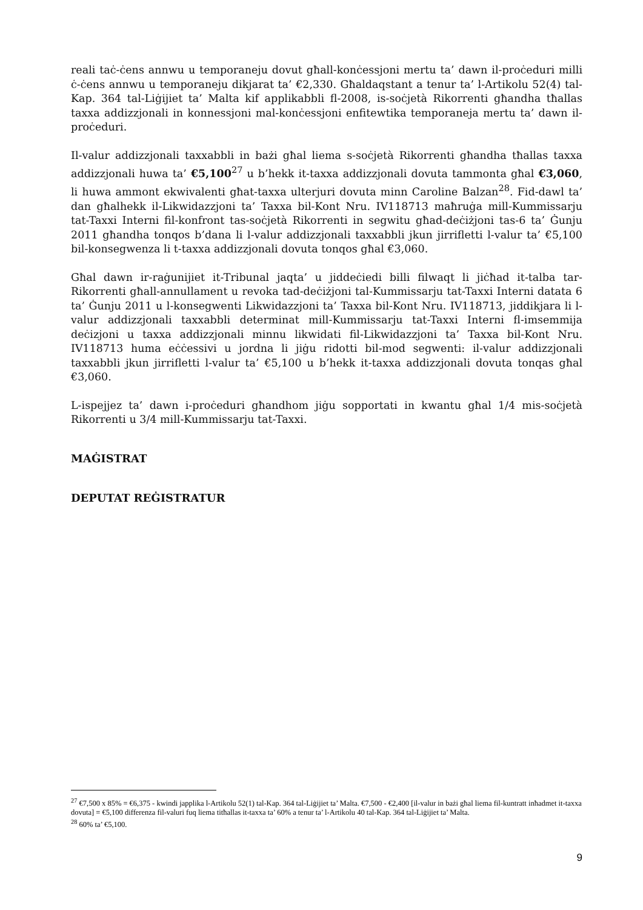reali taċ-ċens annwu u temporaneju dovut għall-konċessjoni mertu ta’ dawn il-proċeduri milli ċ-ċens annwu u temporaneju dikjarat ta’ €2,330. Għaldaqstant a tenur ta’ l-Artikolu 52(4) tal-Kap. 364 tal-Liġijiet ta’ Malta kif applikabbli fl-2008, is-soċjetà Rikorrenti għandha tħallas taxxa addizzjonali in konnessjoni mal-konċessjoni enfitewtika temporaneja mertu ta’ dawn il-proċeduri.
Il-valur addizzjonali taxxabbli in bażi għal liema s-soċjetà Rikorrenti għandha tħallas taxxa addizzjonali huwa ta’ €5,100<sup>27</sup> u b’hekk it-taxxa addizzjonali dovuta tammonta għal €3,060, li huwa ammont ekwivalenti għat-taxxa ulterjuri dovuta minn Caroline Balzan<sup>28</sup>. Fid-dawl ta’ dan għalhekk il-Likwidazzjoni ta’ Taxxa bil-Kont Nru. IV118713 maħruġa mill-Kummissarju tat-Taxxi Interni fil-konfront tas-soċjetà Rikorrenti in segwitu għad-deċiżjoni tas-6 ta’ Ġunju 2011 għandha tonqos b’dana li l-valur addizzjonali taxxabbli jkun jirrifletti l-valur ta’ €5,100 bil-konsegwenza li t-taxxa addizzjonali dovuta tonqos għal €3,060.
Għal dawn ir-raġunijiet it-Tribunal jaqta’ u jiddeċiedi billi filwaqt li jiċħad it-talba tar-Rikorrenti għall-annullament u revoka tad-deċiżjoni tal-Kummissarju tat-Taxxi Interni datata 6 ta’ Ġunju 2011 u l-konsegwenti Likwidazzjoni ta’ Taxxa bil-Kont Nru. IV118713, jiddikjara li l-valur addizzjonali taxxabbli determinat mill-Kummissarju tat-Taxxi Interni fl-imsemmija deċizjoni u taxxa addizzjonali minnu likwidati fil-Likwidazzjoni ta’ Taxxa bil-Kont Nru. IV118713 huma eċċessivi u jordna li jiġu ridotti bil-mod segwenti: il-valur addizzjonali taxxabbli jkun jirrifletti l-valur ta’ €5,100 u b’hekk it-taxxa addizzjonali dovuta tonqas għal €3,060.
L-ispejjez ta’ dawn i-proċeduri għandhom jiġu sopportati in kwantu għal 1/4 mis-soċjetà Rikorrenti u 3/4 mill-Kummissarju tat-Taxxi.
MAĠISTRAT
DEPUTAT REĠISTRATUR
<sup>27</sup> €7,500 x 85% = €6,375 - kwindi japplika l-Artikolu 52(1) tal-Kap. 364 tal-Liġijiet ta’ Malta. €7,500 - €2,400 [il-valur in bażi għal liema fil-kuntratt inħadmet it-taxxa dovuta] = €5,100 differenza fil-valuri fuq liema titħallas it-taxxa ta’ 60% a tenur ta’ l-Artikolu 40 tal-Kap. 364 tal-Liġijiet ta’ Malta.
<sup>28</sup> 60% ta’ €5,100.
9